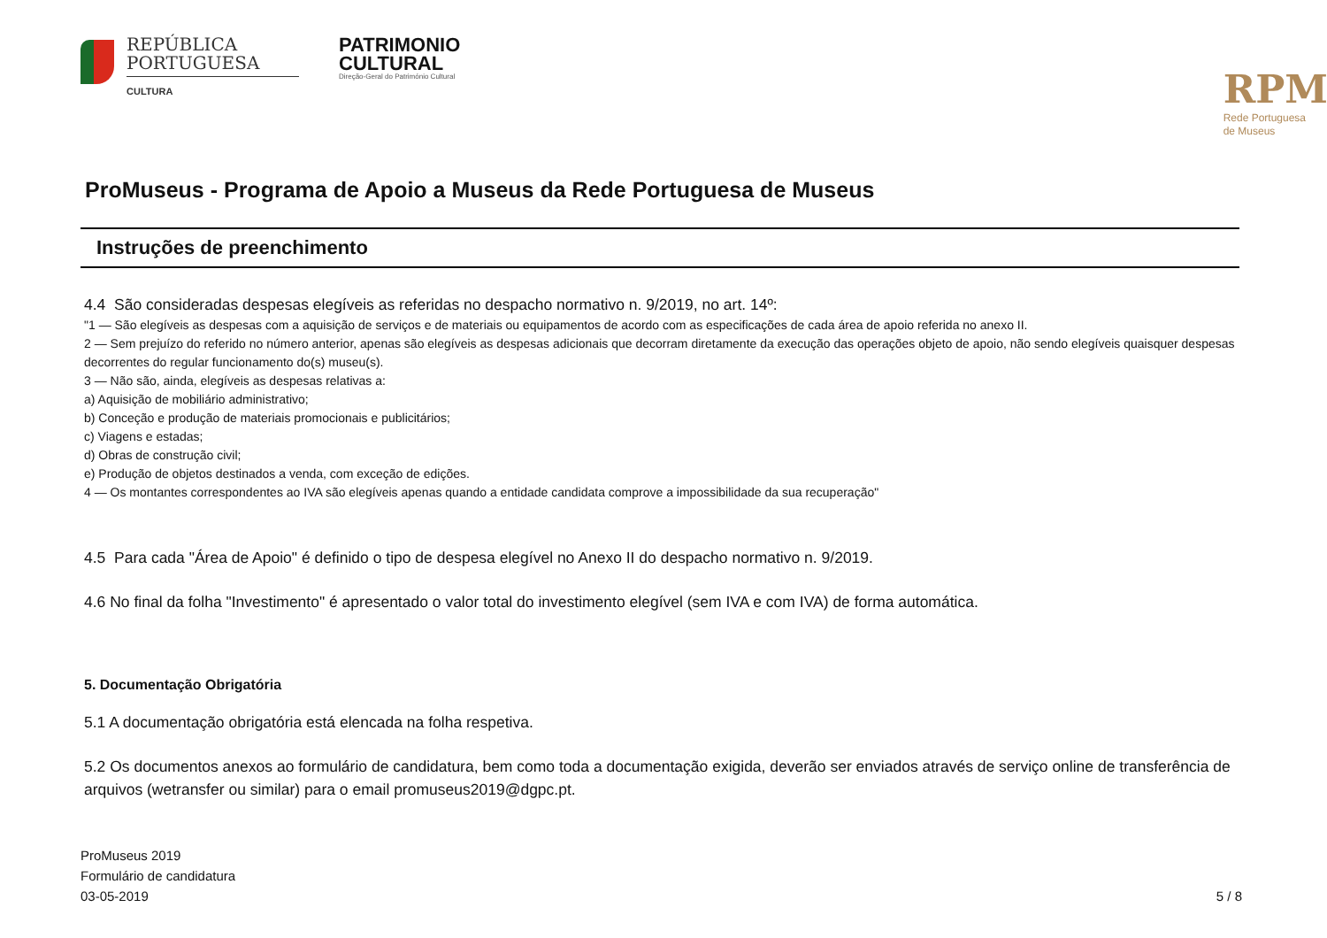REPÚBLICA
PORTUGUESA
CULTURA
PATRIMONIO
CULTURAL
Direção-Geral do Património Cultural
RPM
Rede Portuguesa
de Museus
ProMuseus - Programa de Apoio a Museus da Rede Portuguesa de Museus
Instruções de preenchimento
4.4 São consideradas despesas elegíveis as referidas no despacho normativo n. 9/2019, no art. 14º:
"1 — São elegíveis as despesas com a aquisição de serviços e de materiais ou equipamentos de acordo com as especificações de cada área de apoio referida no anexo II.
2 — Sem prejuízo do referido no número anterior, apenas são elegíveis as despesas adicionais que decorram diretamente da execução das operações objeto de apoio, não sendo elegíveis quaisquer despesas decorrentes do regular funcionamento do(s) museu(s).
3 — Não são, ainda, elegíveis as despesas relativas a:
a) Aquisição de mobiliário administrativo;
b) Conceção e produção de materiais promocionais e publicitários;
c) Viagens e estadas;
d) Obras de construção civil;
e) Produção de objetos destinados a venda, com exceção de edições.
4 — Os montantes correspondentes ao IVA são elegíveis apenas quando a entidade candidata comprove a impossibilidade da sua recuperação"
4.5 Para cada "Área de Apoio" é definido o tipo de despesa elegível no Anexo II do despacho normativo n. 9/2019.
4.6 No final da folha "Investimento" é apresentado o valor total do investimento elegível (sem IVA e com IVA) de forma automática.
5. Documentação Obrigatória
5.1 A documentação obrigatória está elencada na folha respetiva.
5.2 Os documentos anexos ao formulário de candidatura, bem como toda a documentação exigida, deverão ser enviados através de serviço online de transferência de arquivos (wetransfer ou similar) para o email promuseus2019@dgpc.pt.
ProMuseus 2019
Formulário de candidatura
03-05-2019
5 / 8